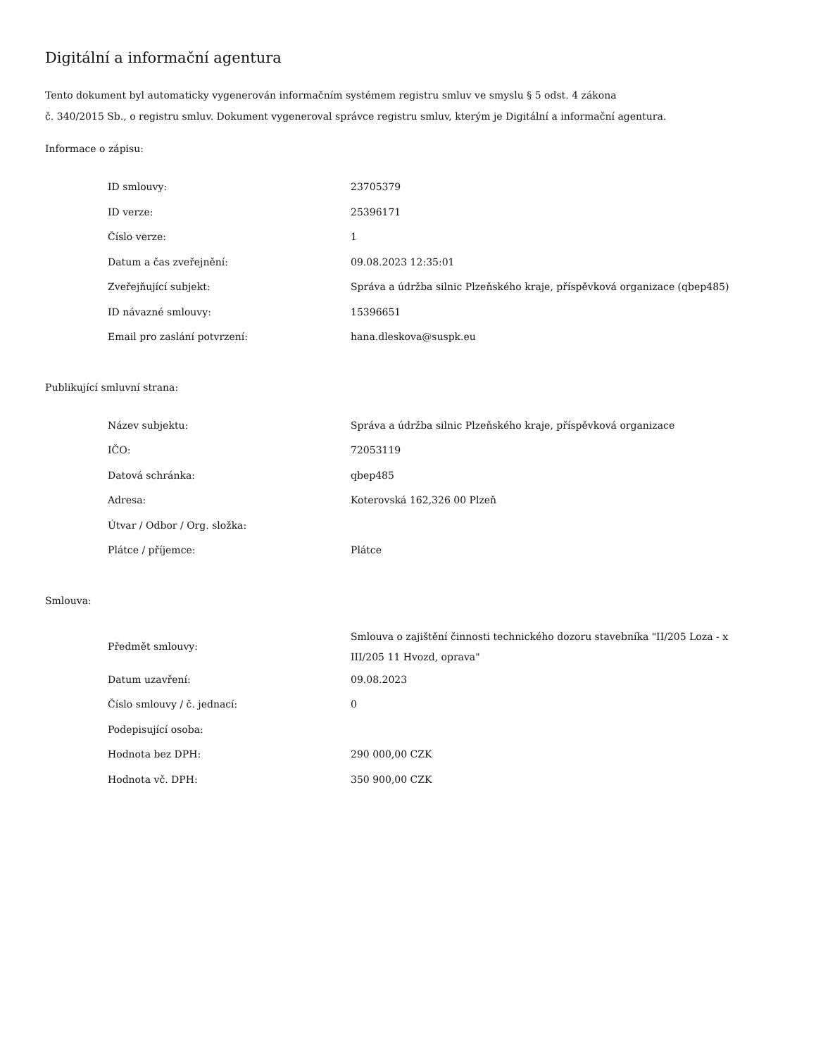Digitální a informační agentura
Tento dokument byl automaticky vygenerován informačním systémem registru smluv ve smyslu § 5 odst. 4 zákona
č. 340/2015 Sb., o registru smluv. Dokument vygeneroval správce registru smluv, kterým je Digitální a informační agentura.
Informace o zápisu:
| ID smlouvy: | 23705379 |
| ID verze: | 25396171 |
| Číslo verze: | 1 |
| Datum a čas zveřejnění: | 09.08.2023 12:35:01 |
| Zveřejňující subjekt: | Správa a údržba silnic Plzeňského kraje, příspěvková organizace (qbep485) |
| ID návazné smlouvy: | 15396651 |
| Email pro zaslání potvrzení: | hana.dleskova@suspk.eu |
Publikující smluvní strana:
| Název subjektu: | Správa a údržba silnic Plzeňského kraje, příspěvková organizace |
| IČO: | 72053119 |
| Datová schránka: | qbep485 |
| Adresa: | Koterovská 162,326 00 Plzeň |
| Útvar / Odbor / Org. složka: | |
| Plátce / příjemce: | Plátce |
Smlouva:
| Předmět smlouvy: | Smlouva o zajištění činnosti technického dozoru stavebníka "II/205 Loza - x III/205 11 Hvozd, oprava" |
| Datum uzavření: | 09.08.2023 |
| Číslo smlouvy / č. jednací: | 0 |
| Podepisující osoba: | |
| Hodnota bez DPH: | 290 000,00 CZK |
| Hodnota vč. DPH: | 350 900,00 CZK |